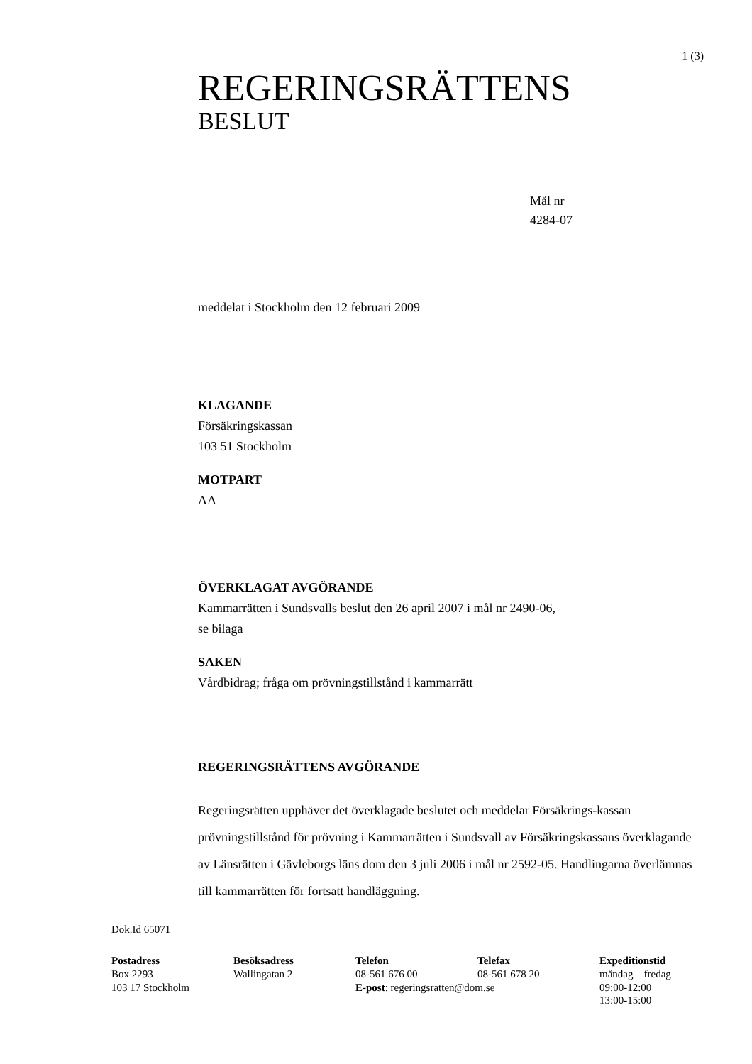1 (3)
REGERINGSRÄTTENS
BESLUT
Mål nr
4284-07
meddelat i Stockholm den 12 februari 2009
KLAGANDE
Försäkringskassan
103 51 Stockholm
MOTPART
AA
ÖVERKLAGAT AVGÖRANDE
Kammarrätten i Sundsvalls beslut den 26 april 2007 i mål nr 2490-06,
se bilaga
SAKEN
Vårdbidrag; fråga om prövningstillstånd i kammarrätt
REGERINGSRÄTTENS AVGÖRANDE
Regeringsrätten upphäver det överklagade beslutet och meddelar Försäkrings-kassan prövningstillstånd för prövning i Kammarrätten i Sundsvall av Försäkringskassans överklagande av Länsrätten i Gävleborgs läns dom den 3 juli 2006 i mål nr 2592-05. Handlingarna överlämnas till kammarrätten för fortsatt handläggning.
Dok.Id 65071
Postadress
Box 2293
103 17 Stockholm
Besöksadress
Wallingatan 2
Telefon
08-561 676 00
E-post: regeringsratten@dom.se
Telefax
08-561 678 20
Expeditionstid
måndag – fredag
09:00-12:00
13:00-15:00